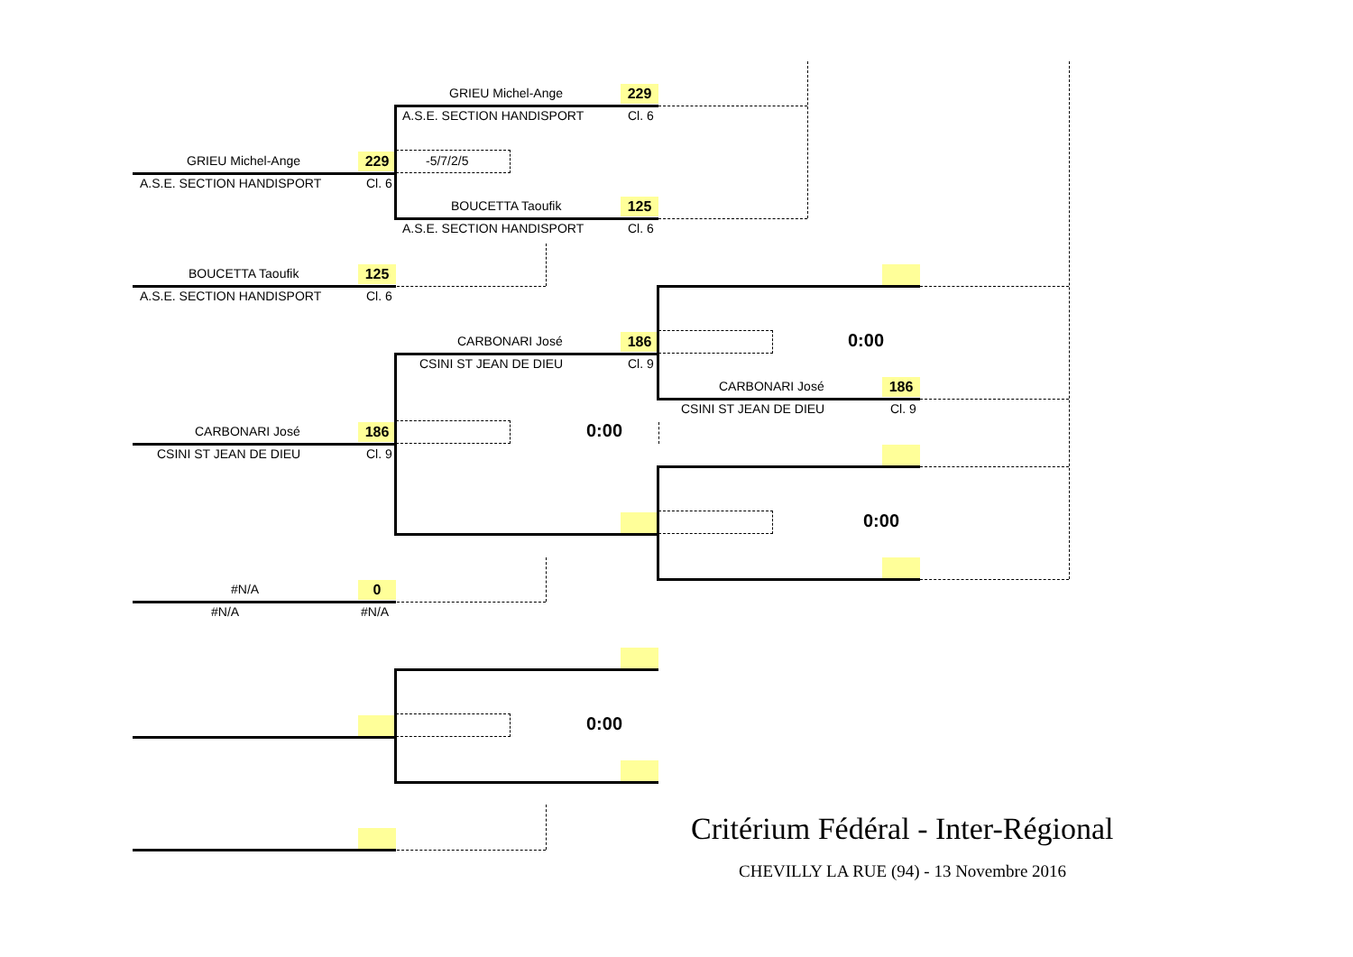GRIEU Michel-Ange 229
A.S.E. SECTION HANDISPORT Cl. 6
BOUCETTA Taoufik 125
A.S.E. SECTION HANDISPORT Cl. 6
CARBONARI José 186
CSINI ST JEAN DE DIEU Cl. 9
#N/A 0
#N/A #N/A
GRIEU Michel-Ange 229
A.S.E. SECTION HANDISPORT Cl. 6
-5/7/2/5
BOUCETTA Taoufik 125
A.S.E. SECTION HANDISPORT Cl. 6
CARBONARI José 186
CSINI ST JEAN DE DIEU Cl. 9
0:00
0:00
0:00
CARBONARI José 186
CSINI ST JEAN DE DIEU Cl. 9
0:00
Critérium Fédéral - Inter-Régional
CHEVILLY LA RUE (94) - 13 Novembre 2016